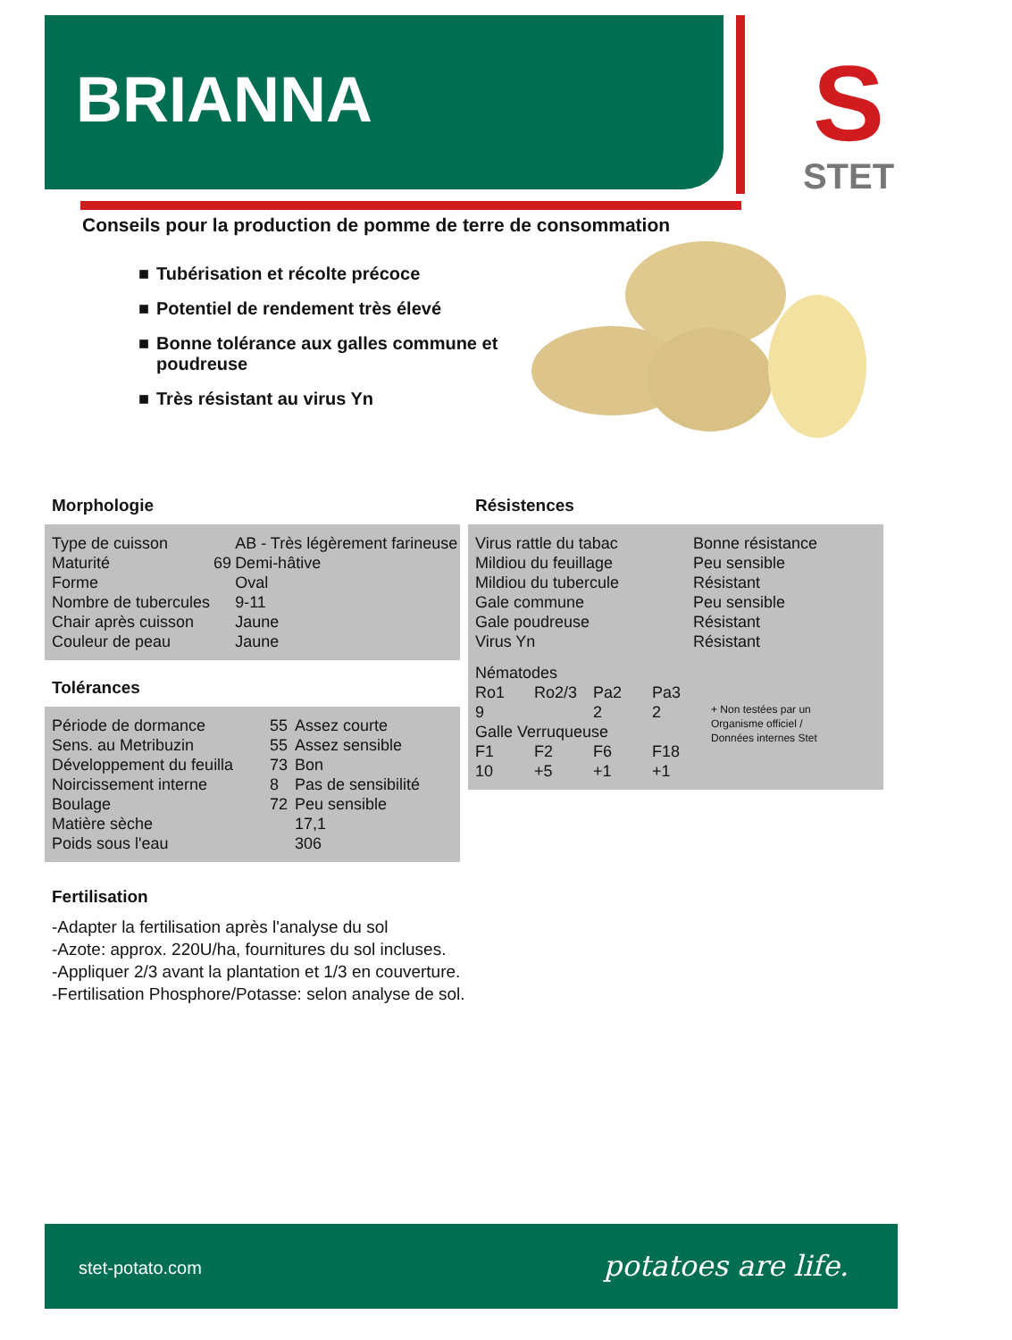BRIANNA
S
STET
Conseils pour la production de pomme de terre de consommation
■ Tubérisation et récolte précoce
■ Potentiel de rendement très élevé
■ Bonne tolérance aux galles commune et poudreuse
■ Très résistant au virus Yn
Morphologie
| Type de cuisson | | AB - Très légèrement farineuse |
| Maturité | 69 | Demi-hâtive |
| Forme | | Oval |
| Nombre de tubercules | | 9-11 |
| Chair après cuisson | | Jaune |
| Couleur de peau | | Jaune |
Tolérances
| Période de dormance | 55 | Assez courte |
| Sens. au Metribuzin | 55 | Assez sensible |
| Développement du feuilla | 73 | Bon |
| Noircissement interne | 8 | Pas de sensibilité |
| Boulage | 72 | Peu sensible |
| Matière sèche | | 17,1 |
| Poids sous l'eau | | 306 |
Résistences
| Virus rattle du tabac | Bonne résistance |
| Mildiou du feuillage | Peu sensible |
| Mildiou du tubercule | Résistant |
| Gale commune | Peu sensible |
| Gale poudreuse | Résistant |
| Virus Yn | Résistant |
Nématodes
| Ro1 | Ro2/3 | Pa2 | Pa3 | |
| 9 | | 2 | 2 | + Non testées par un Organisme officiel / Données internes Stet |
| Galle Verruqueuse | | | | |
| F1 | F2 | F6 | F18 | |
| 10 | +5 | +1 | +1 | |
Fertilisation
-Adapter la fertilisation après l'analyse du sol
-Azote: approx. 220U/ha, fournitures du sol incluses.
-Appliquer 2/3 avant la plantation et 1/3 en couverture.
-Fertilisation Phosphore/Potasse: selon analyse de sol.
stet-potato.com potatoes are life.